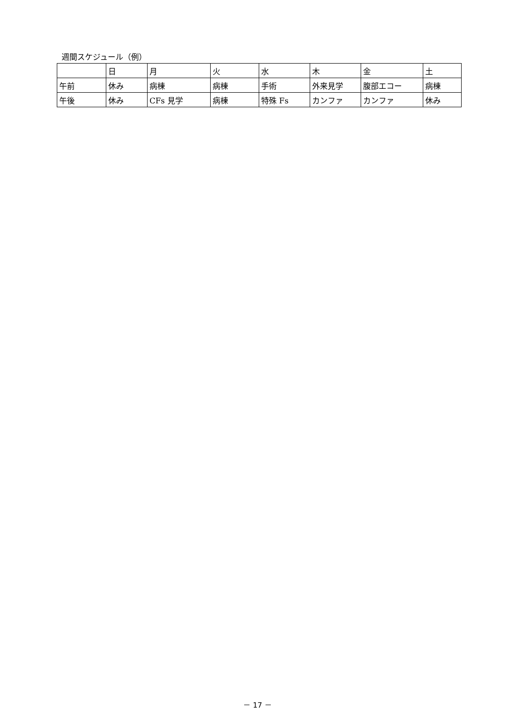週間スケジュール（例）
| | 日 | 月 | 火 | 水 | 木 | 金 | 土 |
| 午前 | 休み | 病棟 | 病棟 | 手術 | 外来見学 | 腹部エコー | 病棟 |
| 午後 | 休み | CFs 見学 | 病棟 | 特殊 Fs | カンファ | カンファ | 休み |
－ 17 －